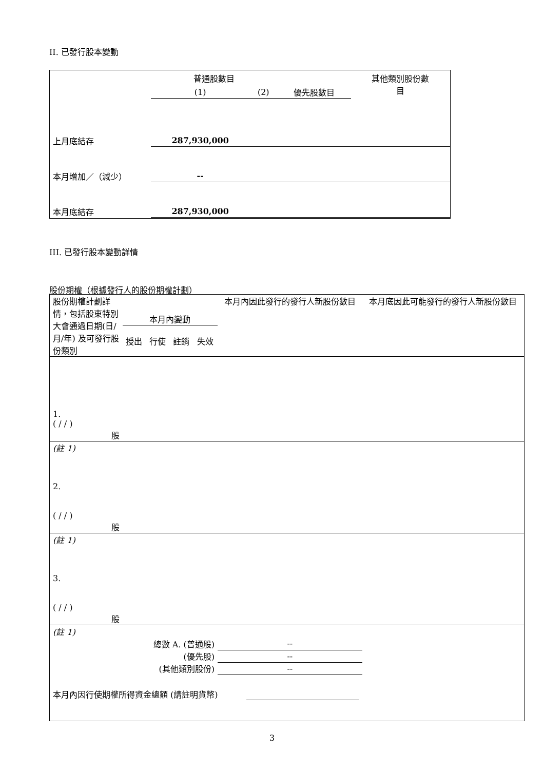II. 已發行股本變動
| | 普通股數目 | | | 其他類別股份數 目 |
| | (1) | (2) | 優先股數目 | |
| 上月底結存 | 287,930,000 | | | |
| 本月增加／（減少） | -- | | | |
| 本月底結存 | 287,930,000 | | | |
III. 已發行股本變動詳情
股份期權（根據發行人的股份期權計劃）
| 股份期權計劃詳情，包括股東特別大會通過日期(日/月/年) 及可發行股份類別 | 本月內變動 | | | | 本月內因此發行的發行人新股份數目 | 本月底因此可能發行的發行人新股份數目 |
| | 授出 | 行使 | 註銷 | 失效 | | |
| 1. ( / / ) | | | | | | |
| 股 | | | | | | |
| (註 1) | | | | | | |
| 2. ( / / ) | | | | | | |
| 股 | | | | | | |
| (註 1) | | | | | | |
| 3. ( / / ) | | | | | | |
| 股 | | | | | | |
| (註 1) | | | | | | |
| 總數 A. (普通股) | | | | | -- | |
| (優先股) | | | | | -- | |
| (其他類別股份) | | | | | -- | |
| 本月內因行使期權所得資金總額 (請註明貨幣) | | | | | | |
3